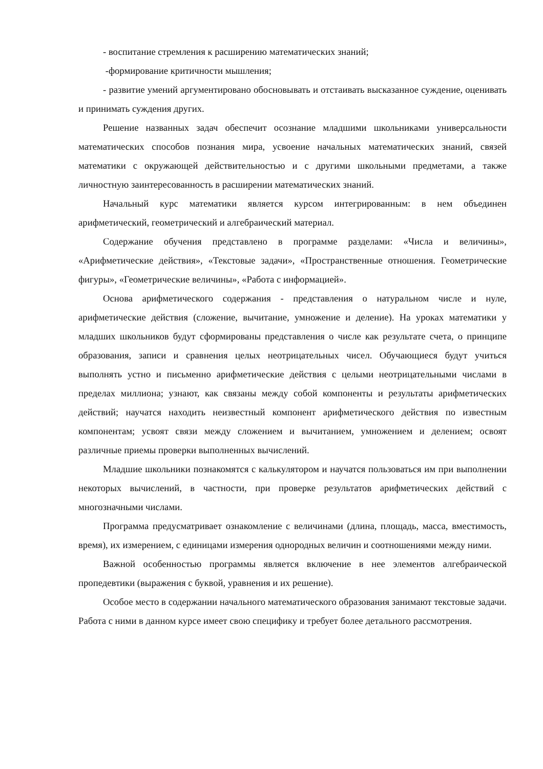- воспитание стремления к расширению математических знаний;
-формирование критичности мышления;
- развитие умений аргументировано обосновывать и отстаивать высказанное суждение, оценивать и принимать суждения других.
Решение названных задач обеспечит осознание младшими школьниками универсальности математических способов познания мира, усвоение начальных математических знаний, связей математики с окружающей действительностью и с другими школьными предметами, а также личностную заинтересованность в расширении математических знаний.
Начальный курс математики является курсом интегрированным: в нем объединен арифметический, геометрический и алгебраический материал.
Содержание обучения представлено в программе разделами: «Числа и величины», «Арифметические действия», «Текстовые задачи», «Пространственные отношения. Геометрические фигуры», «Геометрические величины», «Работа с информацией».
Основа арифметического содержания - представления о натуральном числе и нуле, арифметические действия (сложение, вычитание, умножение и деление). На уроках математики у младших школьников будут сформированы представления о числе как результате счета, о принципе образования, записи и сравнения целых неотрицательных чисел. Обучающиеся будут учиться выполнять устно и письменно арифметические действия с целыми неотрицательными числами в пределах миллиона; узнают, как связаны между собой компоненты и результаты арифметических действий; научатся находить неизвестный компонент арифметического действия по известным компонентам; усвоят связи между сложением и вычитанием, умножением и делением; освоят различные приемы проверки выполненных вычислений.
Младшие школьники познакомятся с калькулятором и научатся пользоваться им при выполнении некоторых вычислений, в частности, при проверке результатов арифметических действий с многозначными числами.
Программа предусматривает ознакомление с величинами (длина, площадь, масса, вместимость, время), их измерением, с единицами измерения однородных величин и соотношениями между ними.
Важной особенностью программы является включение в нее элементов алгебраической пропедевтики (выражения с буквой, уравнения и их решение).
Особое место в содержании начального математического образования занимают текстовые задачи. Работа с ними в данном курсе имеет свою специфику и требует более детального рассмотрения.